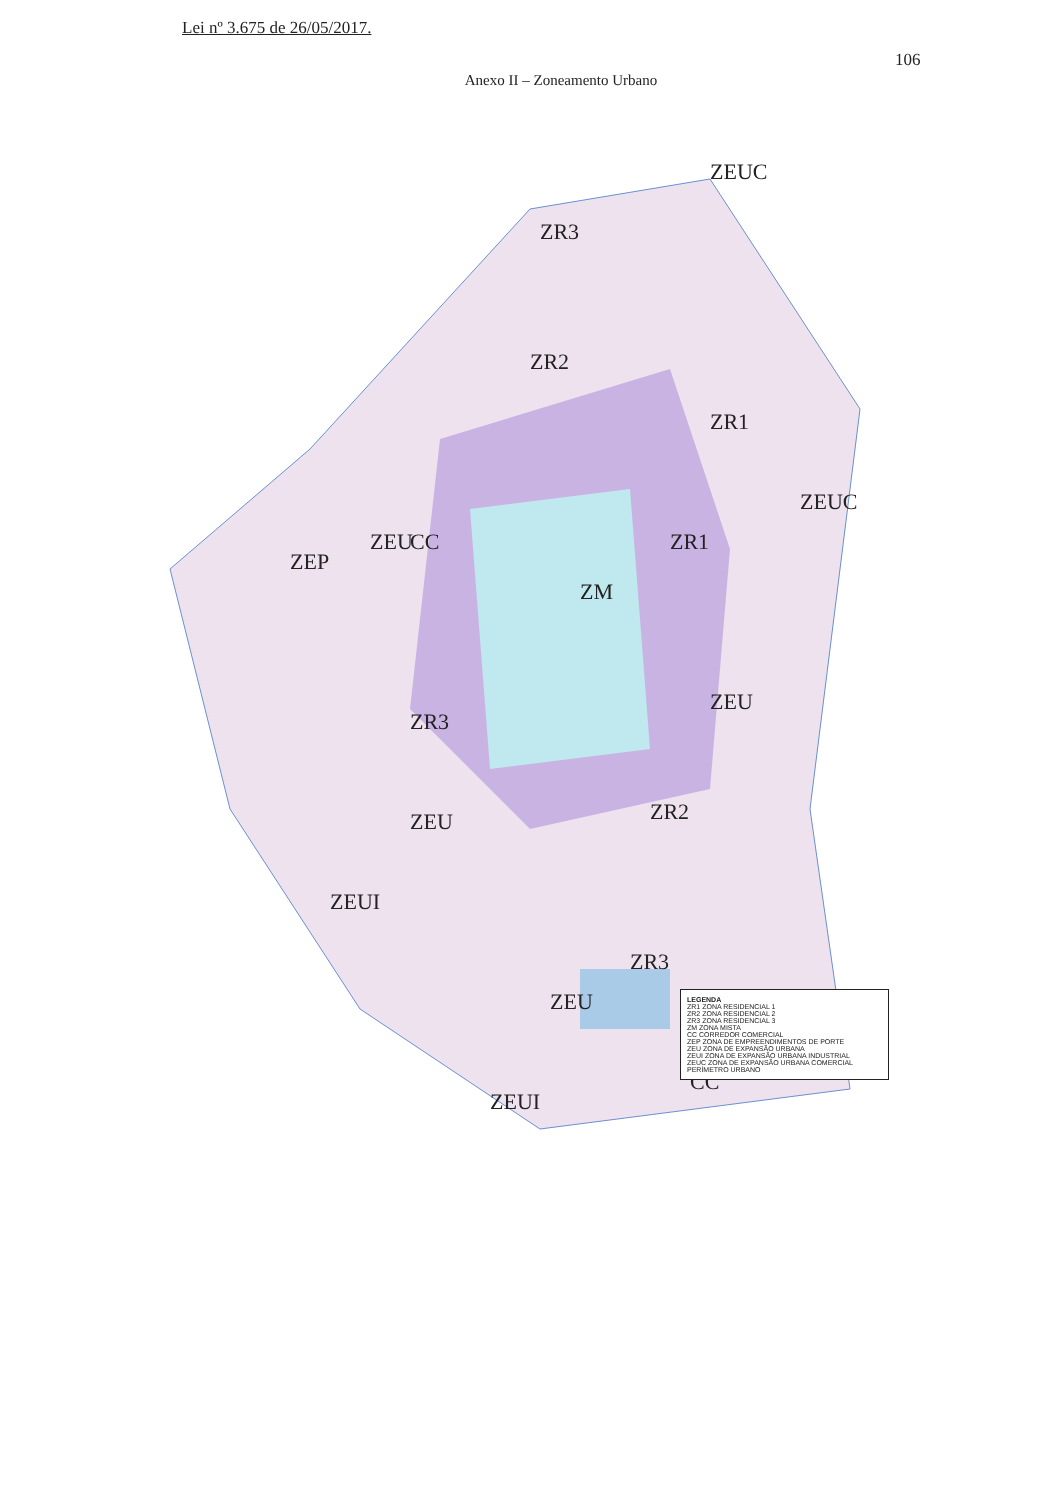Lei nº 3.675 de 26/05/2017.
106
Anexo II – Zoneamento Urbano
ZM
ZR1
ZR1
ZR2
ZR2
ZR3
ZR3
ZR3
ZEP
ZEU
ZEU
ZEU
ZEU
ZEUI
ZEUI
CC
CC
ZEUC
ZEUC
LEGENDA
ZR1 ZONA RESIDENCIAL 1
ZR2 ZONA RESIDENCIAL 2
ZR3 ZONA RESIDENCIAL 3
ZM ZONA MISTA
CC CORREDOR COMERCIAL
ZEP ZONA DE EMPREENDIMENTOS DE PORTE
ZEU ZONA DE EXPANSÃO URBANA
ZEUI ZONA DE EXPANSÃO URBANA INDUSTRIAL
ZEUC ZONA DE EXPANSÃO URBANA COMERCIAL
PERÍMETRO URBANO